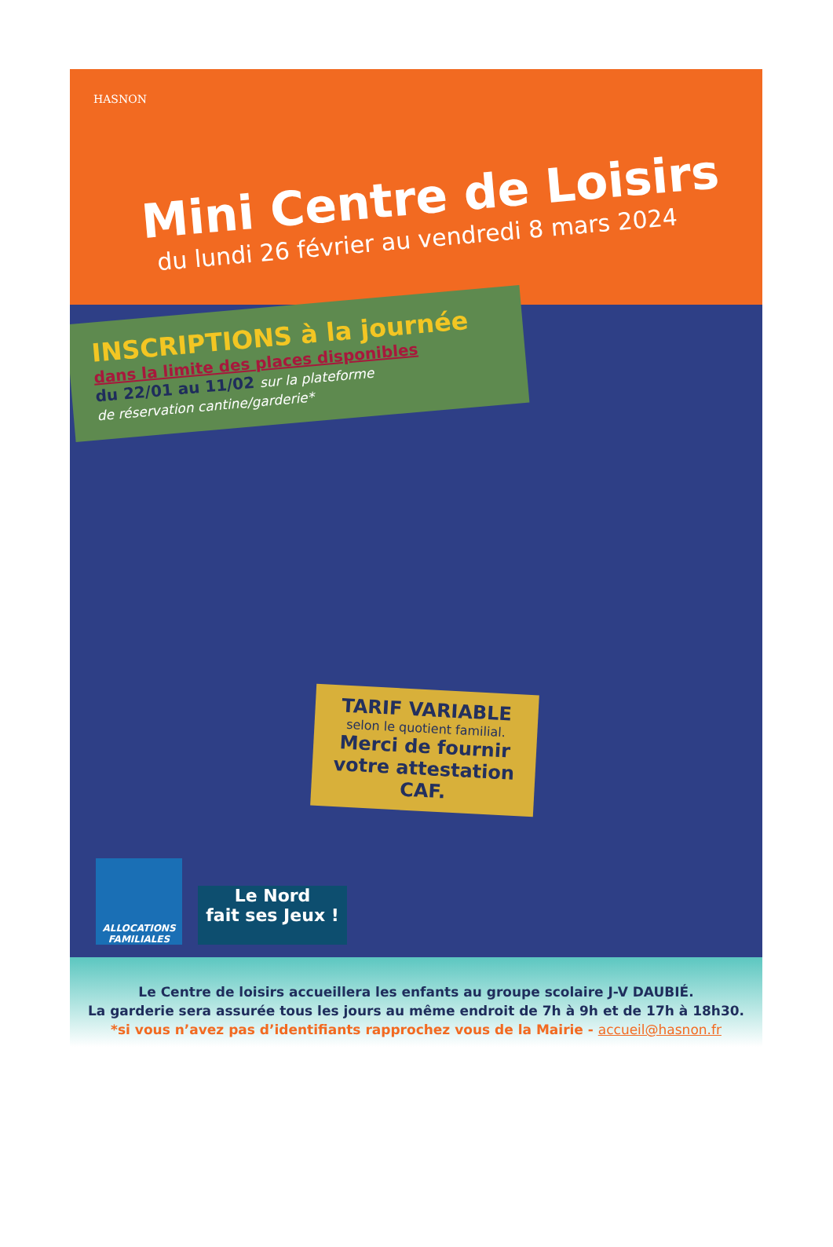HASNON
Mini Centre de Loisirs
du lundi 26 février au vendredi 8 mars 2024
INSCRIPTIONS à la journée
dans la limite des places disponibles
du 22/01 au 11/02 sur la plateforme
de réservation cantine/garderie*
TARIF VARIABLE
selon le quotient familial.
Merci de fournir
votre attestation CAF.
ALLOCATIONS FAMILIALES
Le Nord
fait ses Jeux !
Le Centre de loisirs accueillera les enfants au groupe scolaire J-V DAUBIÉ.
La garderie sera assurée tous les jours au même endroit de 7h à 9h et de 17h à 18h30.
*si vous n’avez pas d’identifiants rapprochez vous de la Mairie - accueil@hasnon.fr